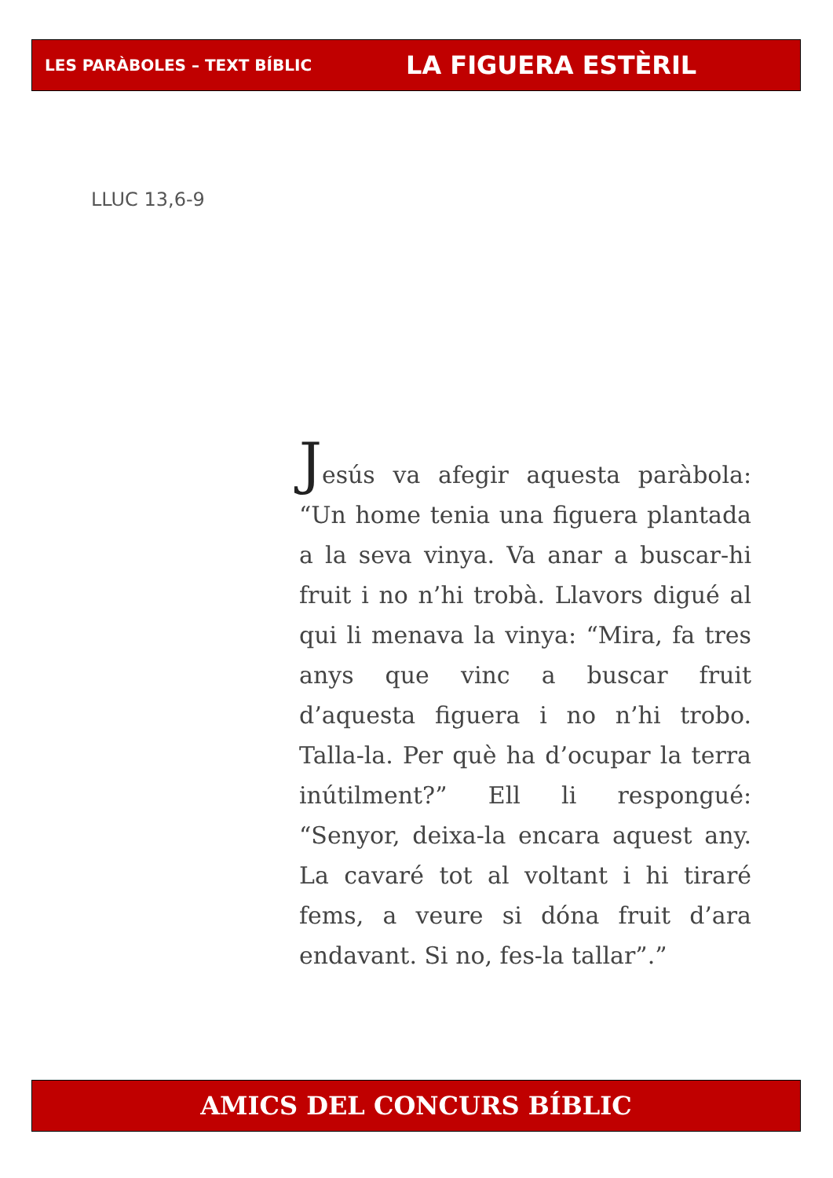LES PARÀBOLES – TEXT BÍBLIC LA FIGUERA ESTÈRIL
LLUC 13,6-9
Jesús va afegir aquesta paràbola: “Un home tenia una figuera plantada a la seva vinya. Va anar a buscar-hi fruit i no n’hi trobà. Llavors digué al qui li menava la vinya: “Mira, fa tres anys que vinc a buscar fruit d’aquesta figuera i no n’hi trobo. Talla-la. Per què ha d’ocupar la terra inútilment?” Ell li respongué: “Senyor, deixa-la encara aquest any. La cavaré tot al voltant i hi tiraré fems, a veure si dóna fruit d’ara endavant. Si no, fes-la tallar”.”
AMICS DEL CONCURS BÍBLIC